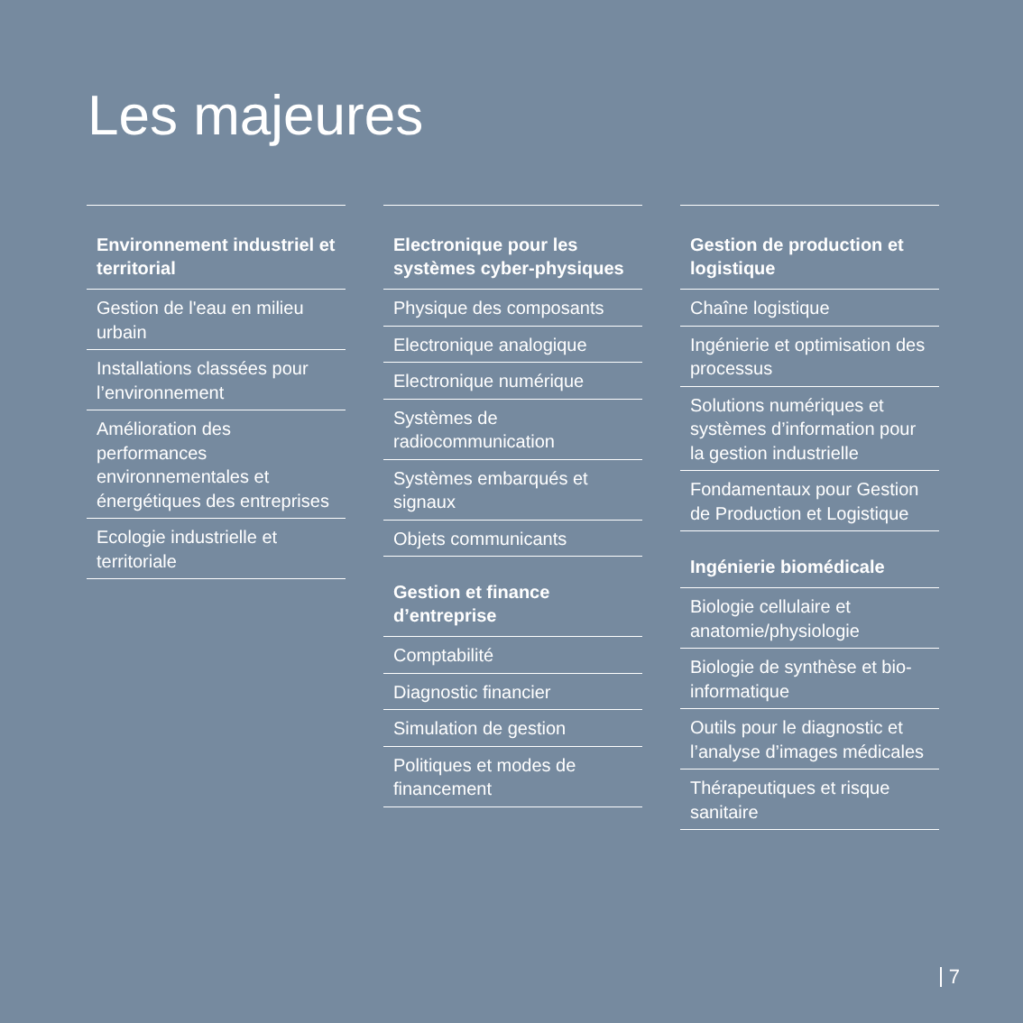Les majeures
Environnement industriel et territorial
Gestion de l'eau en milieu urbain
Installations classées pour l’environnement
Amélioration des performances environnementales et énergétiques des entreprises
Ecologie industrielle et territoriale
Electronique pour les systèmes cyber-physiques
Physique des composants
Electronique analogique
Electronique numérique
Systèmes de radiocommunication
Systèmes embarqués et signaux
Objets communicants
Gestion et finance d’entreprise
Comptabilité
Diagnostic financier
Simulation de gestion
Politiques et modes de financement
Gestion de production et logistique
Chaîne logistique
Ingénierie et optimisation des processus
Solutions numériques et systèmes d’information pour la gestion industrielle
Fondamentaux pour Gestion de Production et Logistique
Ingénierie biomédicale
Biologie cellulaire et anatomie/physiologie
Biologie de synthèse et bio-informatique
Outils pour le diagnostic et l’analyse d’images médicales
Thérapeutiques et risque sanitaire
7